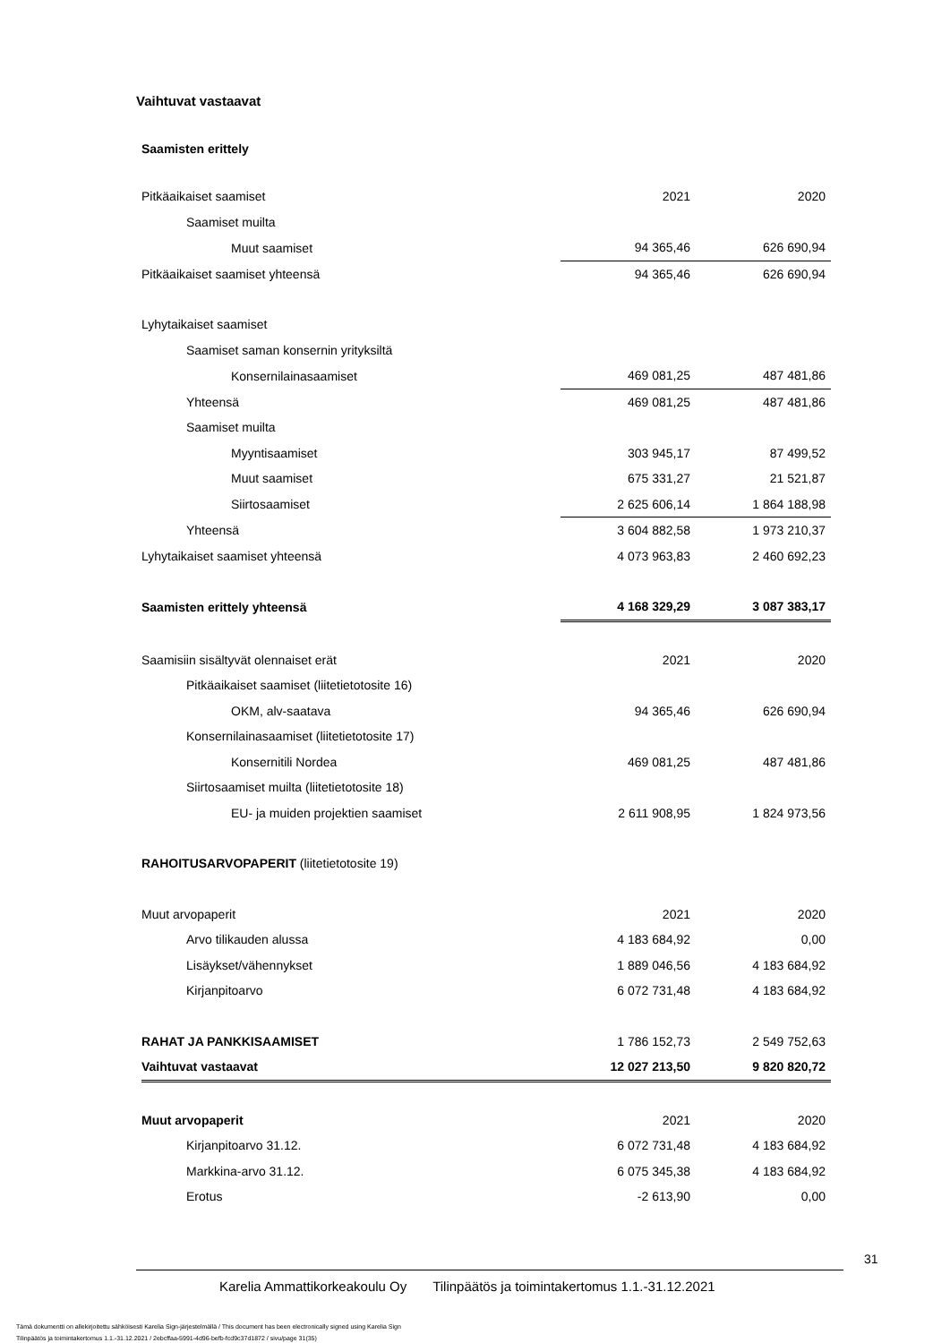Vaihtuvat vastaavat
Saamisten erittely
| Pitkäaikaiset saamiset | 2021 | 2020 |
| Saamiset muilta | | |
| Muut saamiset | 94 365,46 | 626 690,94 |
| Pitkäaikaiset saamiset yhteensä | 94 365,46 | 626 690,94 |
| Lyhytaikaiset saamiset | | |
| Saamiset saman konsernin yrityksiltä | | |
| Konsernilainasaamiset | 469 081,25 | 487 481,86 |
| Yhteensä | 469 081,25 | 487 481,86 |
| Saamiset muilta | | |
| Myyntisaamiset | 303 945,17 | 87 499,52 |
| Muut saamiset | 675 331,27 | 21 521,87 |
| Siirtosaamiset | 2 625 606,14 | 1 864 188,98 |
| Yhteensä | 3 604 882,58 | 1 973 210,37 |
| Lyhytaikaiset saamiset yhteensä | 4 073 963,83 | 2 460 692,23 |
| Saamisten erittely yhteensä | 4 168 329,29 | 3 087 383,17 |
| Saamisiin sisältyvät olennaiset erät | 2021 | 2020 |
| Pitkäaikaiset saamiset (liitetietotosite 16) | | |
| OKM, alv-saatava | 94 365,46 | 626 690,94 |
| Konsernilainasaamiset (liitetietotosite 17) | | |
| Konsernitili Nordea | 469 081,25 | 487 481,86 |
| Siirtosaamiset muilta (liitetietotosite 18) | | |
| EU- ja muiden projektien saamiset | 2 611 908,95 | 1 824 973,56 |
| RAHOITUSARVOPAPERIT (liitetietotosite 19) | | |
| Muut arvopaperit | 2021 | 2020 |
| Arvo tilikauden alussa | 4 183 684,92 | 0,00 |
| Lisäykset/vähennykset | 1 889 046,56 | 4 183 684,92 |
| Kirjanpitoarvo | 6 072 731,48 | 4 183 684,92 |
| RAHAT JA PANKKISAAMISET | 1 786 152,73 | 2 549 752,63 |
| Vaihtuvat vastaavat | 12 027 213,50 | 9 820 820,72 |
| Muut arvopaperit | 2021 | 2020 |
| Kirjanpitoarvo 31.12. | 6 072 731,48 | 4 183 684,92 |
| Markkina-arvo 31.12. | 6 075 345,38 | 4 183 684,92 |
| Erotus | -2 613,90 | 0,00 |
31
Karelia Ammattikorkeakoulu Oy Tilinpäätös ja toimintakertomus 1.1.-31.12.2021
Tämä dokumentti on allekirjoitettu sähköisesti Karelia Sign-järjestelmällä / This document has been electronically signed using Karelia Sign
Tilinpäätös ja toimintakertomus 1.1.-31.12.2021 / 2ebcffaa-5991-4d96-befb-fcd9c37d1872 / sivu/page 31(35)